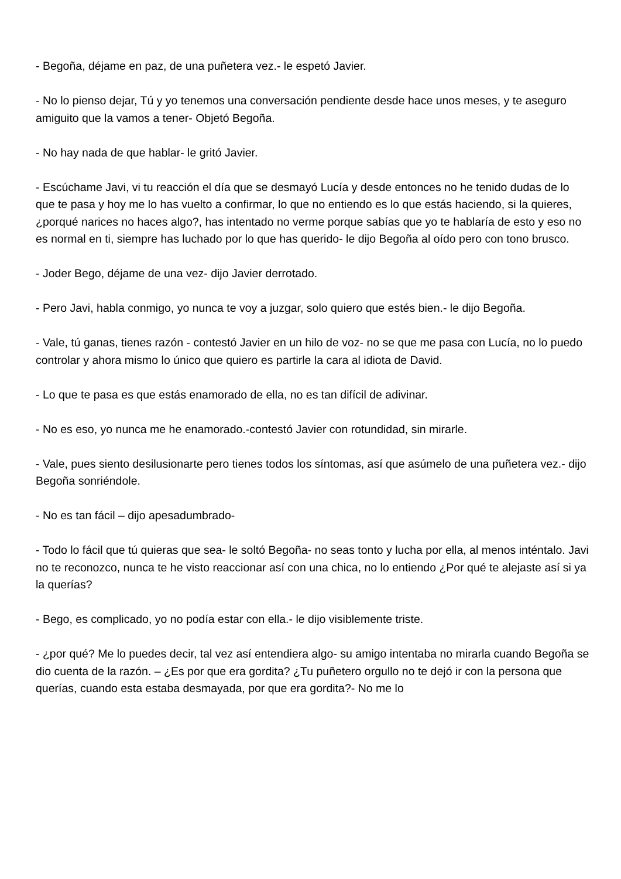- Begoña, déjame en paz, de una puñetera vez.- le espetó Javier.
- No lo pienso dejar, Tú y yo tenemos una conversación pendiente desde hace unos meses, y te aseguro amiguito que la vamos a tener- Objetó Begoña.
- No hay nada de que hablar- le gritó Javier.
- Escúchame Javi, vi tu reacción el día que se desmayó Lucía y desde entonces no he tenido dudas de lo que te pasa y hoy me lo has vuelto a confirmar, lo que no entiendo es lo que estás haciendo, si la quieres, ¿porqué narices no haces algo?, has intentado no verme porque sabías que yo te hablaría de esto y eso no es normal en ti, siempre has luchado por lo que has querido- le dijo Begoña al oído pero con tono brusco.
- Joder Bego, déjame de una vez- dijo Javier derrotado.
- Pero Javi, habla conmigo, yo nunca te voy a juzgar, solo quiero que estés bien.- le dijo Begoña.
- Vale, tú ganas, tienes razón - contestó Javier en un hilo de voz- no se que me pasa con Lucía, no lo puedo controlar y ahora mismo lo único que quiero es partirle la cara al idiota de David.
- Lo que te pasa es que estás enamorado de ella, no es tan difícil de adivinar.
- No es eso, yo nunca me he enamorado.-contestó Javier con rotundidad, sin mirarle.
- Vale, pues siento desilusionarte pero tienes todos los síntomas, así que asúmelo de una puñetera vez.- dijo Begoña sonriéndole.
- No es tan fácil – dijo apesadumbrado-
- Todo lo fácil que tú quieras que sea- le soltó Begoña- no seas tonto y lucha por ella, al menos inténtalo. Javi no te reconozco, nunca te he visto reaccionar así con una chica, no lo entiendo ¿Por qué te alejaste así si ya la querías?
- Bego, es complicado, yo no podía estar con ella.- le dijo visiblemente triste.
- ¿por qué? Me lo puedes decir, tal vez así entendiera algo- su amigo intentaba no mirarla cuando Begoña se dio cuenta de la razón. – ¿Es por que era gordita? ¿Tu puñetero orgullo no te dejó ir con la persona que querías, cuando esta estaba desmayada, por que era gordita?- No me lo